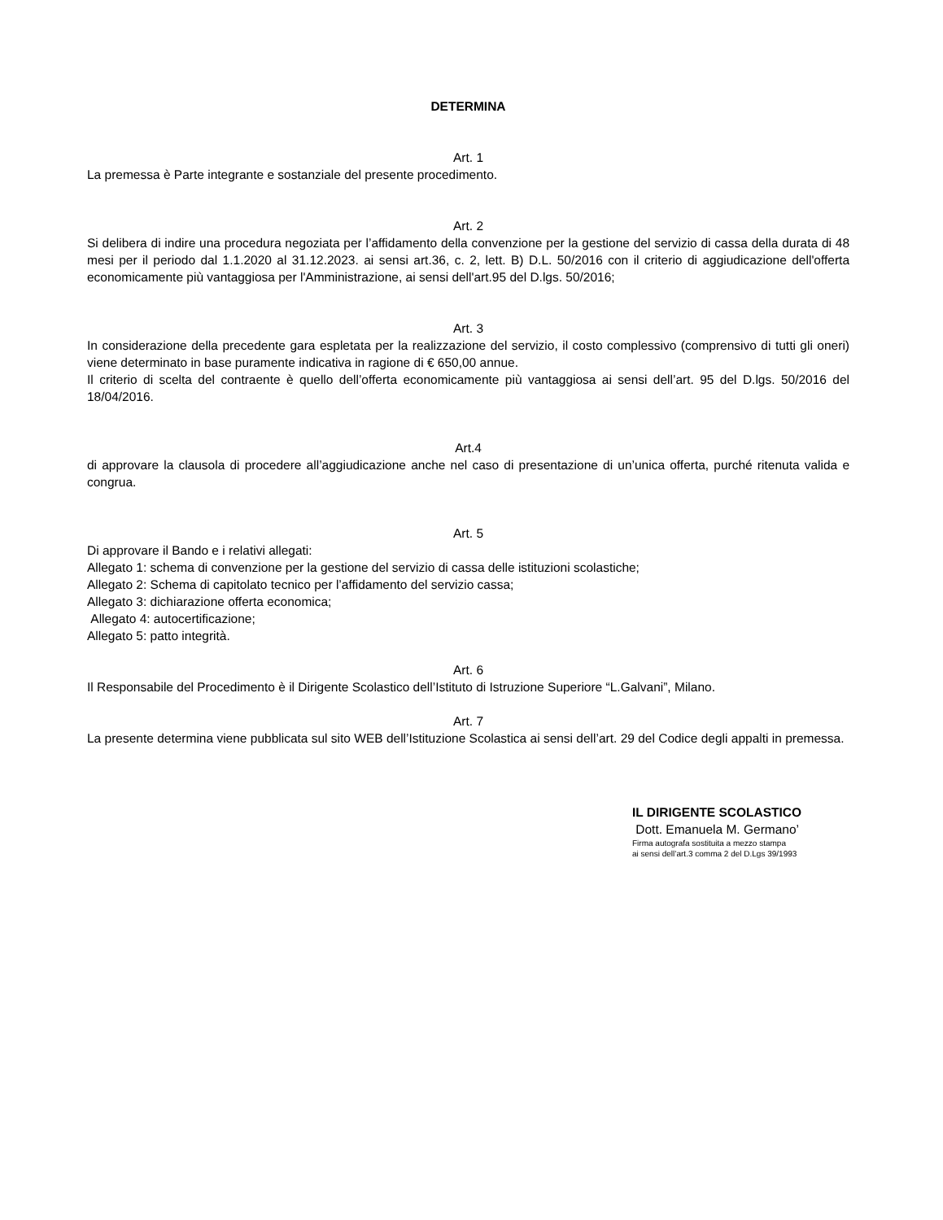DETERMINA
Art. 1
La premessa è Parte integrante e sostanziale del presente procedimento.
Art. 2
Si delibera di indire una procedura negoziata per l’affidamento della convenzione per la gestione del servizio di cassa della durata di 48 mesi per il periodo dal 1.1.2020 al 31.12.2023. ai sensi art.36, c. 2, lett. B) D.L. 50/2016 con il criterio di aggiudicazione dell'offerta economicamente più vantaggiosa per l'Amministrazione, ai sensi dell'art.95 del D.lgs. 50/2016;
Art. 3
In considerazione della precedente gara espletata per la realizzazione del servizio, il costo complessivo (comprensivo di tutti gli oneri) viene determinato in base puramente indicativa in ragione di € 650,00 annue.
Il criterio di scelta del contraente è quello dell’offerta economicamente più vantaggiosa ai sensi dell’art. 95 del D.lgs. 50/2016 del 18/04/2016.
Art.4
di approvare la clausola di procedere all’aggiudicazione anche nel caso di presentazione di un’unica offerta, purché ritenuta valida e congrua.
Art. 5
Di approvare il Bando e i relativi allegati:
Allegato 1: schema di convenzione per la gestione del servizio di cassa delle istituzioni scolastiche;
Allegato 2: Schema di capitolato tecnico per l’affidamento del servizio cassa;
Allegato 3: dichiarazione offerta economica;
Allegato 4: autocertificazione;
Allegato 5: patto integrità.
Art. 6
Il Responsabile del Procedimento è il Dirigente Scolastico dell’Istituto di Istruzione Superiore “L.Galvani”, Milano.
Art. 7
La presente determina viene pubblicata sul sito WEB dell’Istituzione Scolastica ai sensi dell’art. 29 del Codice degli appalti in premessa.
IL DIRIGENTE SCOLASTICO
Dott. Emanuela M. Germano’
Firma autografa sostituita a mezzo stampa
ai sensi dell’art.3 comma 2 del D.Lgs 39/1993